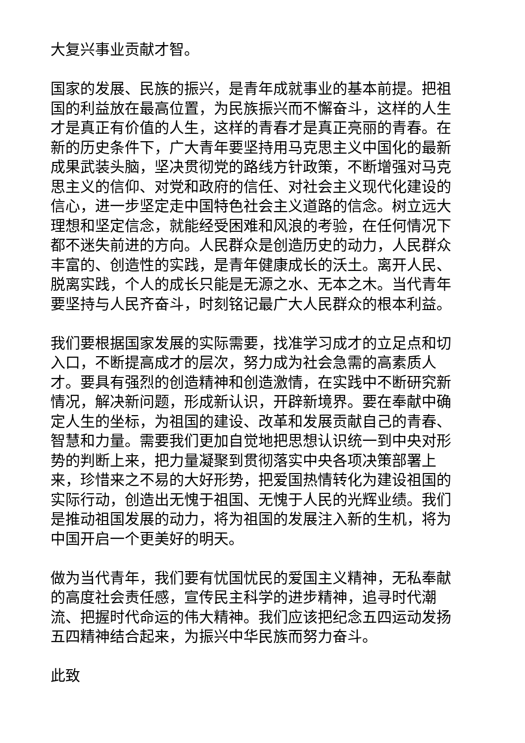大复兴事业贡献才智。
国家的发展、民族的振兴，是青年成就事业的基本前提。把祖国的利益放在最高位置，为民族振兴而不懈奋斗，这样的人生才是真正有价值的人生，这样的青春才是真正亮丽的青春。在新的历史条件下，广大青年要坚持用马克思主义中国化的最新成果武装头脑，坚决贯彻党的路线方针政策，不断增强对马克思主义的信仰、对党和政府的信任、对社会主义现代化建设的信心，进一步坚定走中国特色社会主义道路的信念。树立远大理想和坚定信念，就能经受困难和风浪的考验，在任何情况下都不迷失前进的方向。人民群众是创造历史的动力，人民群众丰富的、创造性的实践，是青年健康成长的沃土。离开人民、脱离实践，个人的成长只能是无源之水、无本之木。当代青年要坚持与人民齐奋斗，时刻铭记最广大人民群众的根本利益。
我们要根据国家发展的实际需要，找准学习成才的立足点和切入口，不断提高成才的层次，努力成为社会急需的高素质人才。要具有强烈的创造精神和创造激情，在实践中不断研究新情况，解决新问题，形成新认识，开辟新境界。要在奉献中确定人生的坐标，为祖国的建设、改革和发展贡献自己的青春、智慧和力量。需要我们更加自觉地把思想认识统一到中央对形势的判断上来，把力量凝聚到贯彻落实中央各项决策部署上来，珍惜来之不易的大好形势，把爱国热情转化为建设祖国的实际行动，创造出无愧于祖国、无愧于人民的光辉业绩。我们是推动祖国发展的动力，将为祖国的发展注入新的生机，将为中国开启一个更美好的明天。
做为当代青年，我们要有忧国忧民的爱国主义精神，无私奉献的高度社会责任感，宣传民主科学的进步精神，追寻时代潮流、把握时代命运的伟大精神。我们应该把纪念五四运动发扬五四精神结合起来，为振兴中华民族而努力奋斗。
此致